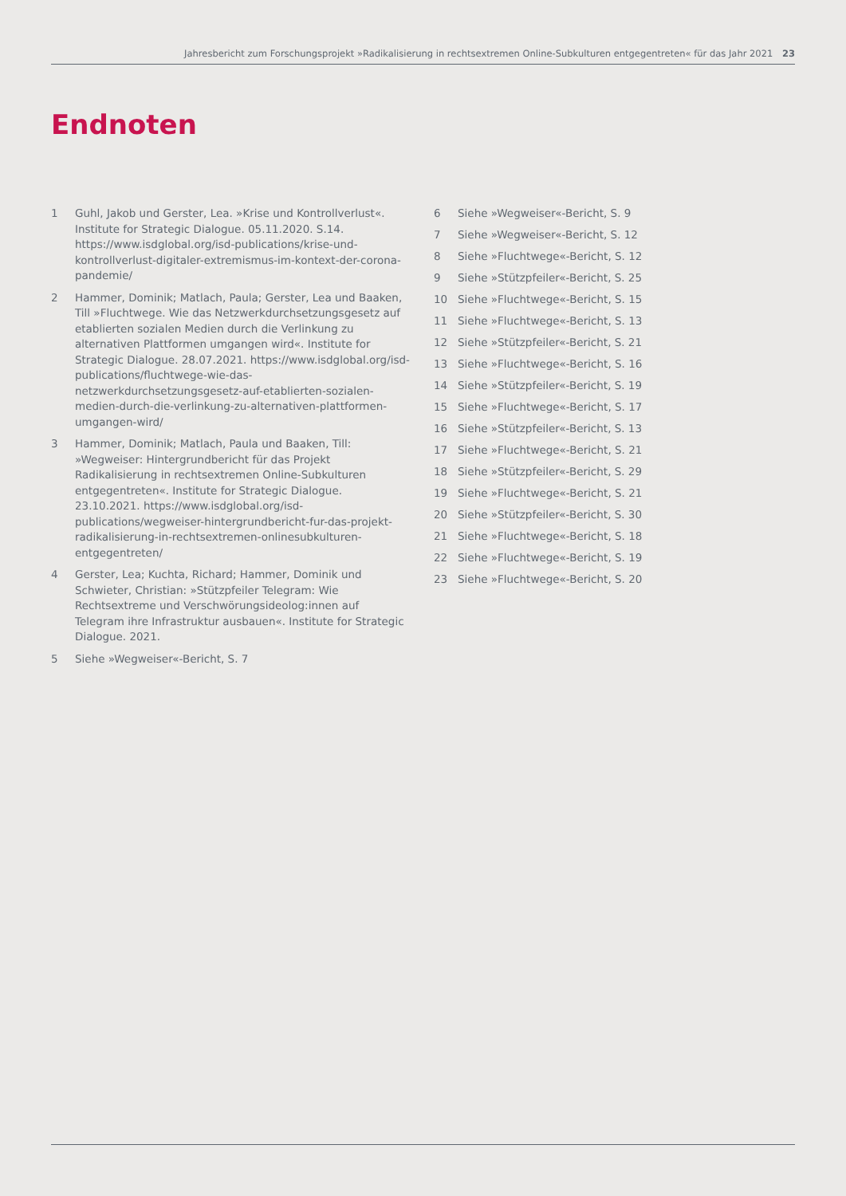Jahresbericht zum Forschungsprojekt »Radikalisierung in rechtsextremen Online-Subkulturen entgegentreten« für das Jahr 2021 23
Endnoten
1 Guhl, Jakob und Gerster, Lea. »Krise und Kontrollverlust«. Institute for Strategic Dialogue. 05.11.2020. S.14. https://www.isdglobal.org/isd-publications/krise-und-kontrollverlust-digitaler-extremismus-im-kontext-der-corona-pandemie/
2 Hammer, Dominik; Matlach, Paula; Gerster, Lea und Baaken, Till »Fluchtwege. Wie das Netzwerkdurchsetzungsgesetz auf etablierten sozialen Medien durch die Verlinkung zu alternativen Plattformen umgangen wird«. Institute for Strategic Dialogue. 28.07.2021. https://www.isdglobal.org/isd-publications/fluchtwege-wie-das-netzwerkdurchsetzungsgesetz-auf-etablierten-sozialen-medien-durch-die-verlinkung-zu-alternativen-plattformen-umgangen-wird/
3 Hammer, Dominik; Matlach, Paula und Baaken, Till: »Wegweiser: Hintergrundbericht für das Projekt Radikalisierung in rechtsextremen Online-Subkulturen entgegentreten«. Institute for Strategic Dialogue. 23.10.2021. https://www.isdglobal.org/isd-publications/wegweiser-hintergrundbericht-fur-das-projekt-radikalisierung-in-rechtsextremen-onlinesubkulturen-entgegentreten/
4 Gerster, Lea; Kuchta, Richard; Hammer, Dominik und Schwieter, Christian: »Stützpfeiler Telegram: Wie Rechtsextreme und Verschwörungsideolog:innen auf Telegram ihre Infrastruktur ausbauen«. Institute for Strategic Dialogue. 2021.
5 Siehe »Wegweiser«-Bericht, S. 7
6 Siehe »Wegweiser«-Bericht, S. 9
7 Siehe »Wegweiser«-Bericht, S. 12
8 Siehe »Fluchtwege«-Bericht, S. 12
9 Siehe »Stützpfeiler«-Bericht, S. 25
10 Siehe »Fluchtwege«-Bericht, S. 15
11 Siehe »Fluchtwege«-Bericht, S. 13
12 Siehe »Stützpfeiler«-Bericht, S. 21
13 Siehe »Fluchtwege«-Bericht, S. 16
14 Siehe »Stützpfeiler«-Bericht, S. 19
15 Siehe »Fluchtwege«-Bericht, S. 17
16 Siehe »Stützpfeiler«-Bericht, S. 13
17 Siehe »Fluchtwege«-Bericht, S. 21
18 Siehe »Stützpfeiler«-Bericht, S. 29
19 Siehe »Fluchtwege«-Bericht, S. 21
20 Siehe »Stützpfeiler«-Bericht, S. 30
21 Siehe »Fluchtwege«-Bericht, S. 18
22 Siehe »Fluchtwege«-Bericht, S. 19
23 Siehe »Fluchtwege«-Bericht, S. 20